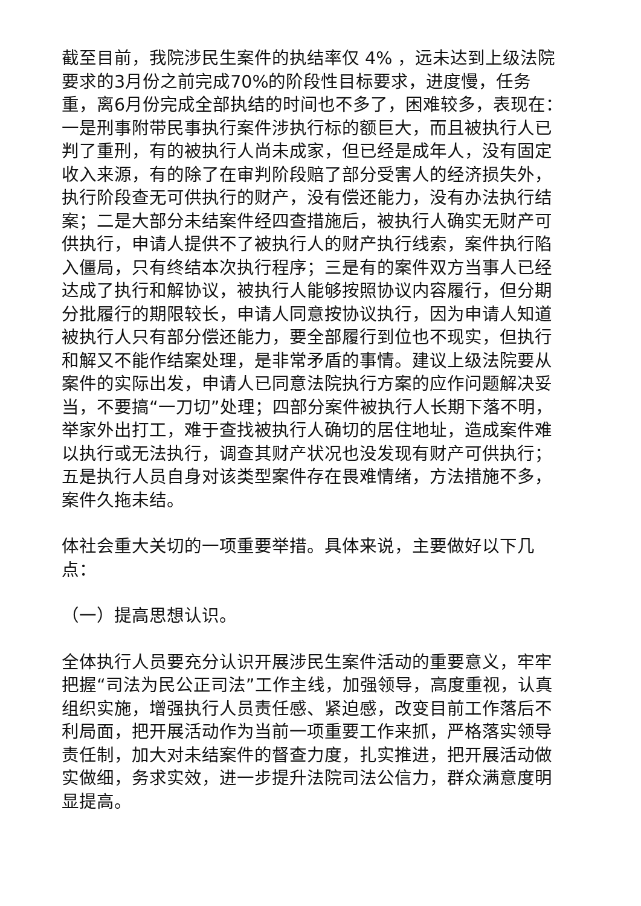截至目前，我院涉民生案件的执结率仅 4% ，远未达到上级法院要求的3月份之前完成70%的阶段性目标要求，进度慢，任务重，离6月份完成全部执结的时间也不多了，困难较多，表现在：一是刑事附带民事执行案件涉执行标的额巨大，而且被执行人已判了重刑，有的被执行人尚未成家，但已经是成年人，没有固定收入来源，有的除了在审判阶段赔了部分受害人的经济损失外，执行阶段查无可供执行的财产，没有偿还能力，没有办法执行结案；二是大部分未结案件经四查措施后，被执行人确实无财产可供执行，申请人提供不了被执行人的财产执行线索，案件执行陷入僵局，只有终结本次执行程序；三是有的案件双方当事人已经达成了执行和解协议，被执行人能够按照协议内容履行，但分期分批履行的期限较长，申请人同意按协议执行，因为申请人知道被执行人只有部分偿还能力，要全部履行到位也不现实，但执行和解又不能作结案处理，是非常矛盾的事情。建议上级法院要从案件的实际出发，申请人已同意法院执行方案的应作问题解决妥当，不要搞“一刀切”处理；四部分案件被执行人长期下落不明，举家外出打工，难于查找被执行人确切的居住地址，造成案件难以执行或无法执行，调查其财产状况也没发现有财产可供执行；五是执行人员自身对该类型案件存在畏难情绪，方法措施不多，案件久拖未结。
体社会重大关切的一项重要举措。具体来说，主要做好以下几点：
（一）提高思想认识。
全体执行人员要充分认识开展涉民生案件活动的重要意义，牢牢把握“司法为民公正司法”工作主线，加强领导，高度重视，认真组织实施，增强执行人员责任感、紧迫感，改变目前工作落后不利局面，把开展活动作为当前一项重要工作来抓，严格落实领导责任制，加大对未结案件的督查力度，扎实推进，把开展活动做实做细，务求实效，进一步提升法院司法公信力，群众满意度明显提高。